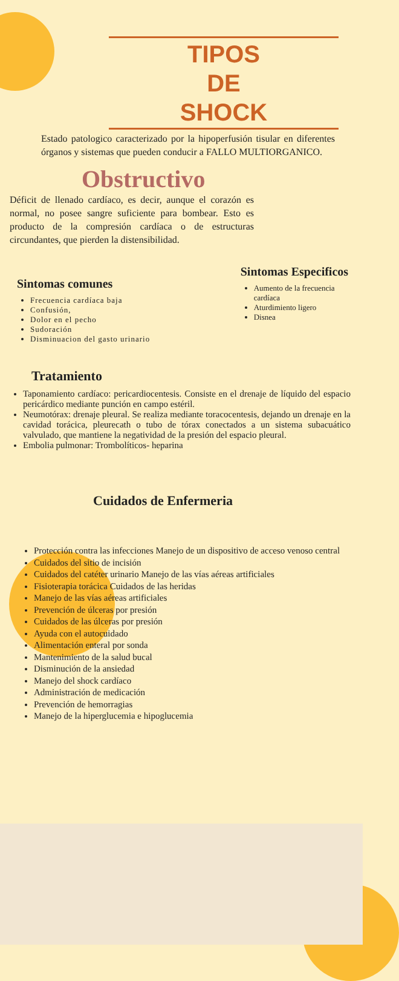TIPOS
DE
SHOCK
Estado patologico caracterizado por la hipoperfusión tisular en diferentes órganos y sistemas que pueden conducir a FALLO MULTIORGANICO.
Obstructivo
Déficit de llenado cardíaco, es decir, aunque el corazón es normal, no posee sangre suficiente para bombear. Esto es producto de la compresión cardíaca o de estructuras circundantes, que pierden la distensibilidad.
Sintomas comunes
Frecuencia cardíaca baja
Confusión,
Dolor en el pecho
Sudoración
Disminuacion del gasto urinario
Sintomas Especificos
Aumento de la frecuencia cardíaca
Aturdimiento ligero
Disnea
Tratamiento
Taponamiento cardíaco: pericardiocentesis. Consiste en el drenaje de líquido del espacio pericárdico mediante punción en campo estéril.
Neumotórax: drenaje pleural. Se realiza mediante toracocentesis, dejando un drenaje en la cavidad torácica, pleurecath o tubo de tórax conectados a un sistema subacuático valvulado, que mantiene la negatividad de la presión del espacio pleural.
Embolia pulmonar: Trombolíticos- heparina
Cuidados de Enfermeria
Protección contra las infecciones Manejo de un dispositivo de acceso venoso central
Cuidados del sitio de incisión
Cuidados del catéter urinario Manejo de las vías aéreas artificiales
Fisioterapia torácica Cuidados de las heridas
Manejo de las vías aéreas artificiales
Prevención de úlceras por presión
Cuidados de las úlceras por presión
Ayuda con el autocuidado
Alimentación enteral por sonda
Mantenimiento de la salud bucal
Disminución de la ansiedad
Manejo del shock cardíaco
Administración de medicación
Prevención de hemorragias
Manejo de la hiperglucemia e hipoglucemia